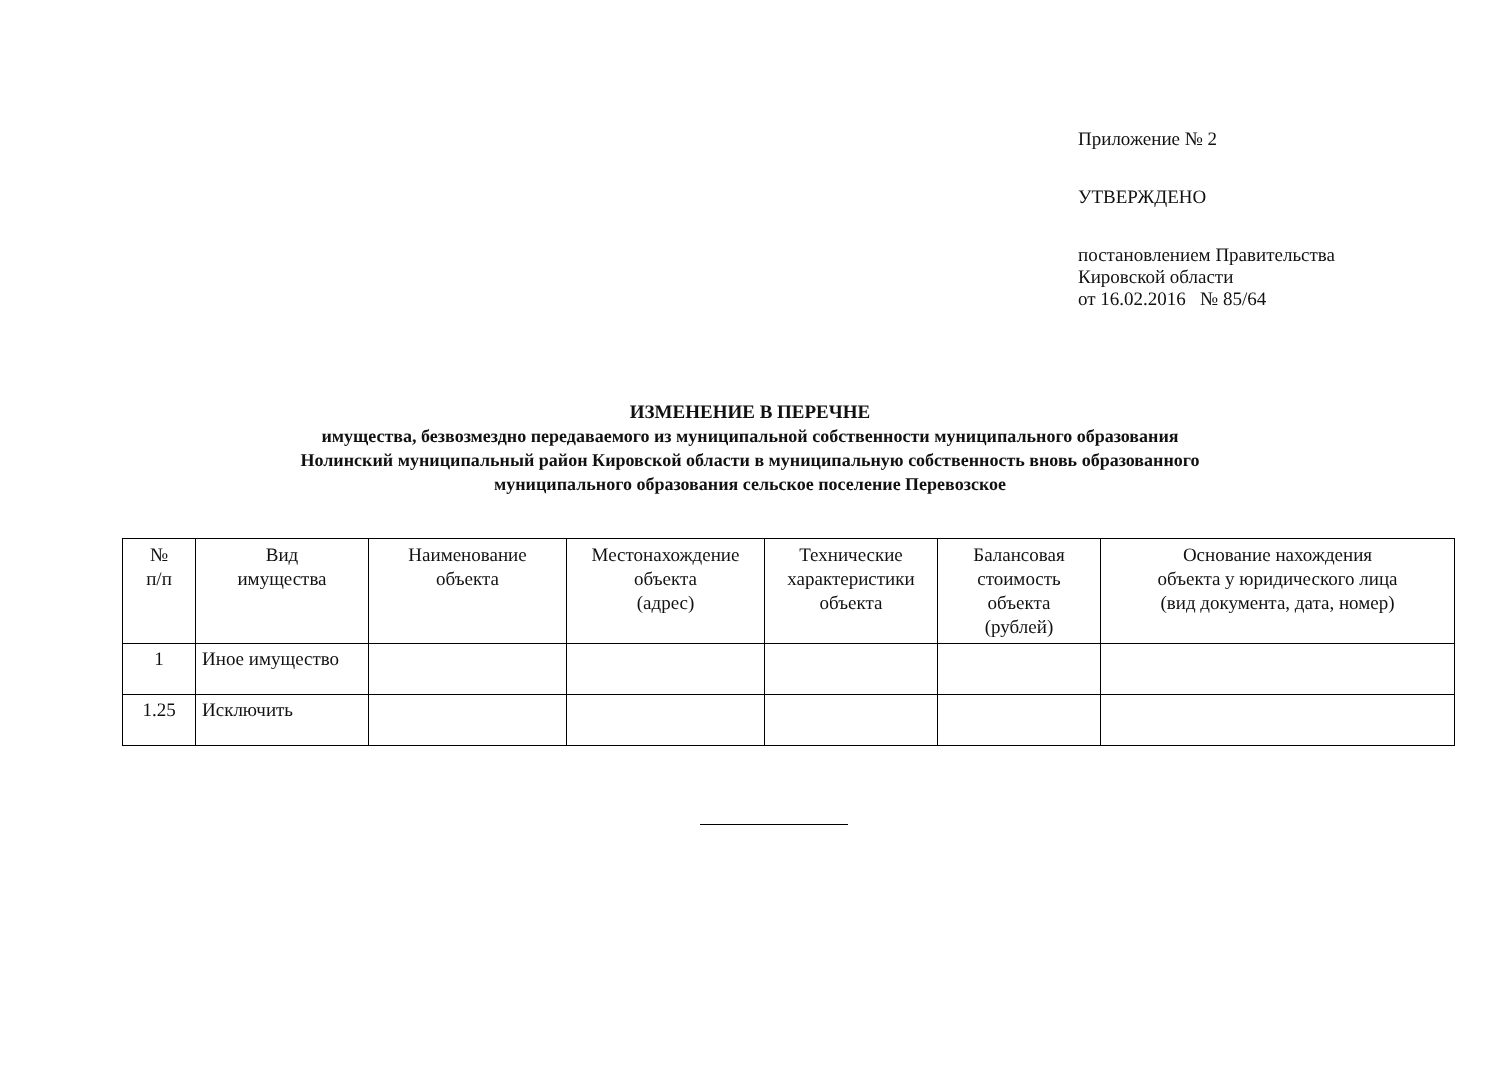Приложение № 2
УТВЕРЖДЕНО
постановлением Правительства
Кировской области
от 16.02.2016 № 85/64
ИЗМЕНЕНИЕ В ПЕРЕЧНЕ
имущества, безвозмездно передаваемого из муниципальной собственности муниципального образования
Нолинский муниципальный район Кировской области в муниципальную собственность вновь образованного
муниципального образования сельское поселение Перевозское
| № п/п | Вид имущества | Наименование объекта | Местонахождение объекта (адрес) | Технические характеристики объекта | Балансовая стоимость объекта (рублей) | Основание нахождения объекта у юридического лица (вид документа, дата, номер) |
| --- | --- | --- | --- | --- | --- | --- |
| 1 | Иное имущество | | | | | |
| 1.25 | Исключить | | | | | |